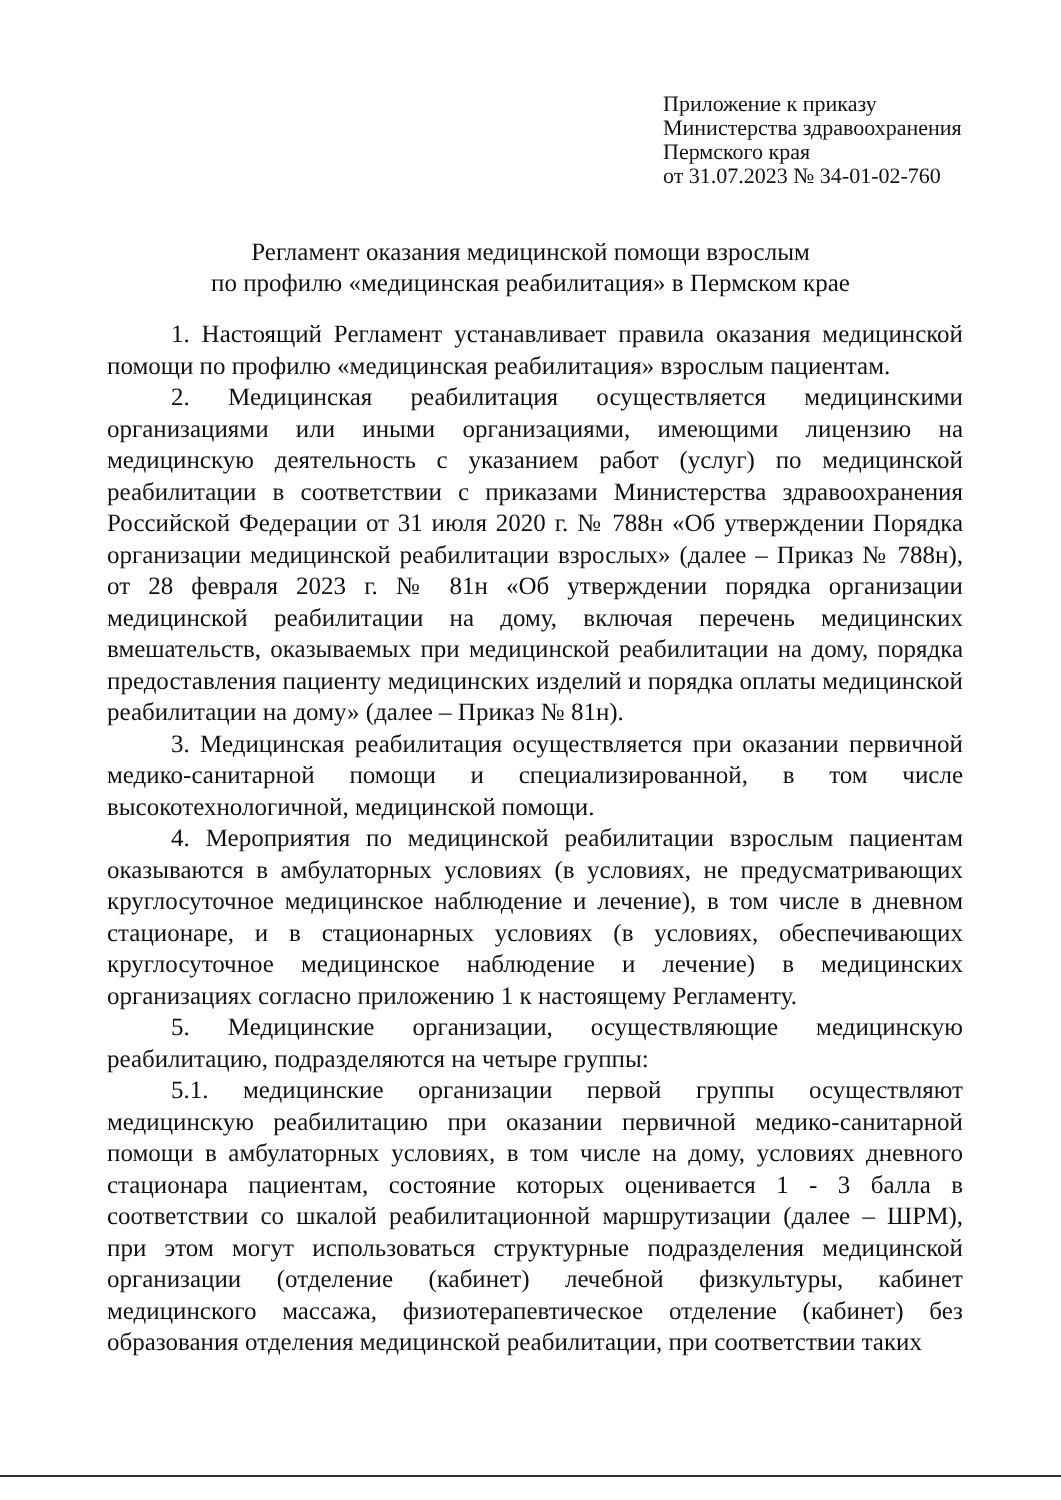Приложение к приказу
Министерства здравоохранения
Пермского края
от 31.07.2023 № 34-01-02-760
Регламент оказания медицинской помощи взрослым
по профилю «медицинская реабилитация» в Пермском крае
1. Настоящий Регламент устанавливает правила оказания медицинской помощи по профилю «медицинская реабилитация» взрослым пациентам.
2. Медицинская реабилитация осуществляется медицинскими организациями или иными организациями, имеющими лицензию на медицинскую деятельность с указанием работ (услуг) по медицинской реабилитации в соответствии с приказами Министерства здравоохранения Российской Федерации от 31 июля 2020 г. № 788н «Об утверждении Порядка организации медицинской реабилитации взрослых» (далее – Приказ № 788н), от 28 февраля 2023 г. № 81н «Об утверждении порядка организации медицинской реабилитации на дому, включая перечень медицинских вмешательств, оказываемых при медицинской реабилитации на дому, порядка предоставления пациенту медицинских изделий и порядка оплаты медицинской реабилитации на дому» (далее – Приказ № 81н).
3. Медицинская реабилитация осуществляется при оказании первичной медико-санитарной помощи и специализированной, в том числе высокотехнологичной, медицинской помощи.
4. Мероприятия по медицинской реабилитации взрослым пациентам оказываются в амбулаторных условиях (в условиях, не предусматривающих круглосуточное медицинское наблюдение и лечение), в том числе в дневном стационаре, и в стационарных условиях (в условиях, обеспечивающих круглосуточное медицинское наблюдение и лечение) в медицинских организациях согласно приложению 1 к настоящему Регламенту.
5. Медицинские организации, осуществляющие медицинскую реабилитацию, подразделяются на четыре группы:
5.1. медицинские организации первой группы осуществляют медицинскую реабилитацию при оказании первичной медико-санитарной помощи в амбулаторных условиях, в том числе на дому, условиях дневного стационара пациентам, состояние которых оценивается 1 - 3 балла в соответствии со шкалой реабилитационной маршрутизации (далее – ШРМ), при этом могут использоваться структурные подразделения медицинской организации (отделение (кабинет) лечебной физкультуры, кабинет медицинского массажа, физиотерапевтическое отделение (кабинет) без образования отделения медицинской реабилитации, при соответствии таких